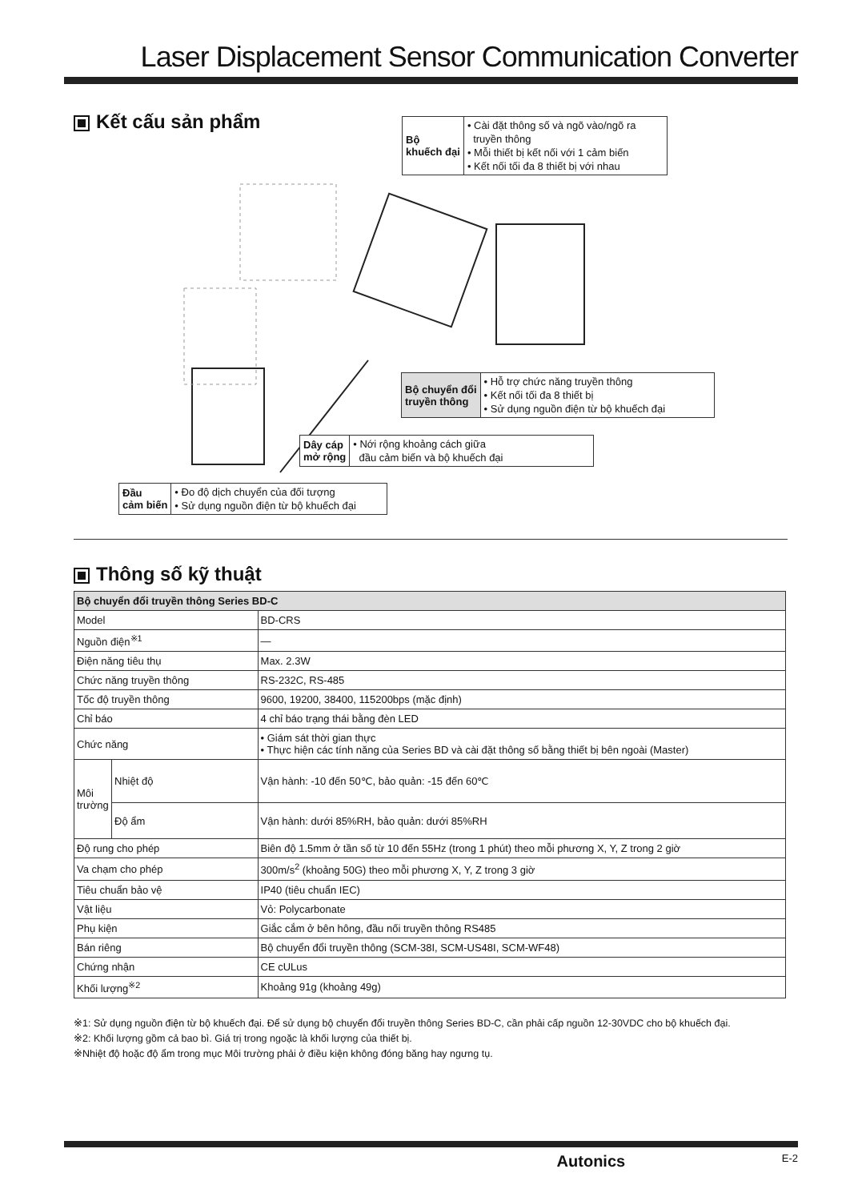Laser Displacement Sensor Communication Converter
Kết cấu sản phẩm
Bộ
khuếch đại
• Cài đặt thông số và ngõ vào/ngõ ra
truyền thông
• Mỗi thiết bị kết nối với 1 cảm biến
• Kết nối tối đa 8 thiết bị với nhau
Bộ chuyển đổi
truyền thông
• Hỗ trợ chức năng truyền thông
• Kết nối tối đa 8 thiết bị
• Sử dụng nguồn điện từ bộ khuếch đại
Dây cáp
mở rộng
• Nới rộng khoảng cách giữa
đầu cảm biến và bộ khuếch đại
Đầu
cảm biến
• Đo độ dịch chuyển của đối tượng
• Sử dụng nguồn điện từ bộ khuếch đại
Thông số kỹ thuật
| Bộ chuyển đổi truyền thông Series BD-C | | |
| --- | --- | --- |
| Model | | BD-CRS |
| Nguồn điện<sup>※1</sup> | | — |
| Điện năng tiêu thụ | | Max. 2.3W |
| Chức năng truyền thông | | RS-232C, RS-485 |
| Tốc độ truyền thông | | 9600, 19200, 38400, 115200bps (mặc định) |
| Chỉ báo | | 4 chỉ báo trạng thái bằng đèn LED |
| Chức năng | | • Giám sát thời gian thực • Thực hiện các tính năng của Series BD và cài đặt thông số bằng thiết bị bên ngoài (Master) |
| Môi trường | Nhiệt độ | Vận hành: -10 đến 50℃, bảo quản: -15 đến 60℃ |
| | Độ ẩm | Vận hành: dưới 85%RH, bảo quản: dưới 85%RH |
| Độ rung cho phép | | Biên độ 1.5mm ở tần số từ 10 đến 55Hz (trong 1 phút) theo mỗi phương X, Y, Z trong 2 giờ |
| Va chạm cho phép | | 300m/s<sup>2</sup> (khoảng 50G) theo mỗi phương X, Y, Z trong 3 giờ |
| Tiêu chuẩn bảo vệ | | IP40 (tiêu chuẩn IEC) |
| Vật liệu | | Vỏ: Polycarbonate |
| Phụ kiện | | Giắc cắm ở bên hông, đầu nối truyền thông RS485 |
| Bán riêng | | Bộ chuyển đổi truyền thông (SCM-38I, SCM-US48I, SCM-WF48) |
| Chứng nhận | | CE cULus |
| Khối lượng<sup>※2</sup> | | Khoảng 91g (khoảng 49g) |
※1: Sử dụng nguồn điện từ bộ khuếch đại. Để sử dụng bộ chuyển đổi truyền thông Series BD-C, cần phải cấp nguồn 12-30VDC cho bộ khuếch đại.
※2: Khối lượng gồm cả bao bì. Giá trị trong ngoặc là khối lượng của thiết bị.
※Nhiệt độ hoặc độ ẩm trong mục Môi trường phải ở điều kiện không đóng băng hay ngưng tụ.
Autonics E-2